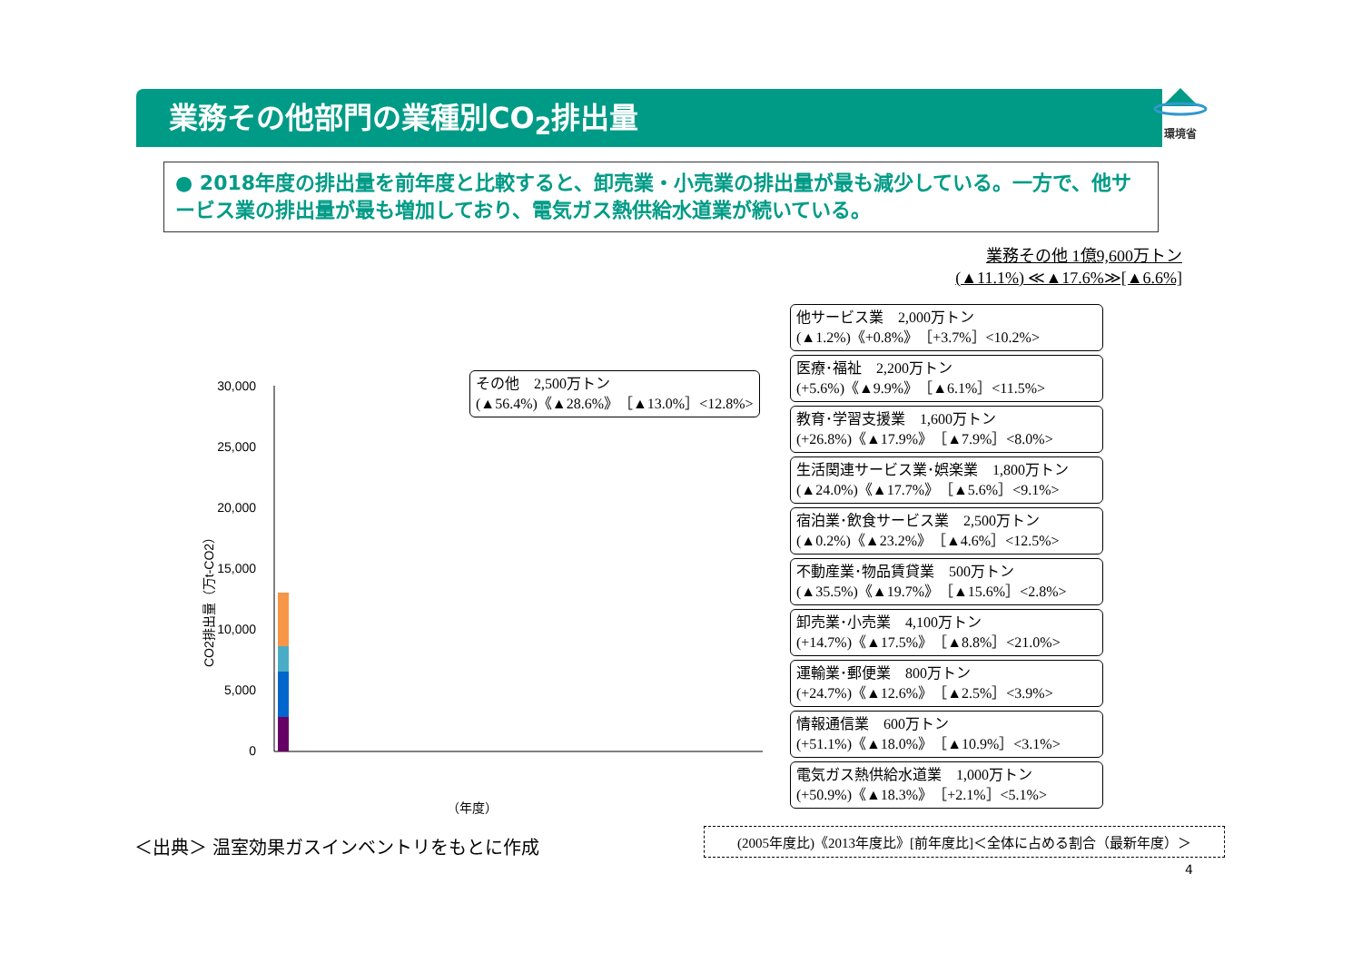業務その他部門の業種別CO<sub>2</sub>排出量
環境省
● 2018年度の排出量を前年度と比較すると、卸売業・小売業の排出量が最も減少している。一方で、他サービス業の排出量が最も増加しており、電気ガス熱供給水道業が続いている。
業務その他 1億9,600万トン
(▲11.1%) ≪▲17.6%≫[▲6.6%]
CO2排出量（万t-CO2）
30,000
25,000
20,000
15,000
10,000
5,000
0
（年度）
その他　2,500万トン
(▲56.4%)《▲28.6%》［▲13.0%］<12.8%>
他サービス業　2,000万トン
(▲1.2%)《+0.8%》［+3.7%］<10.2%>
医療･福祉　2,200万トン
(+5.6%)《▲9.9%》［▲6.1%］<11.5%>
教育･学習支援業　1,600万トン
(+26.8%)《▲17.9%》［▲7.9%］<8.0%>
生活関連サービス業･娯楽業　1,800万トン
(▲24.0%)《▲17.7%》［▲5.6%］<9.1%>
宿泊業･飲食サービス業　2,500万トン
(▲0.2%)《▲23.2%》［▲4.6%］<12.5%>
不動産業･物品賃貸業　500万トン
(▲35.5%)《▲19.7%》［▲15.6%］<2.8%>
卸売業･小売業　4,100万トン
(+14.7%)《▲17.5%》［▲8.8%］<21.0%>
運輸業･郵便業　800万トン
(+24.7%)《▲12.6%》［▲2.5%］<3.9%>
情報通信業　600万トン
(+51.1%)《▲18.0%》［▲10.9%］<3.1%>
電気ガス熱供給水道業　1,000万トン
(+50.9%)《▲18.3%》［+2.1%］<5.1%>
＜出典＞ 温室効果ガスインベントリをもとに作成
(2005年度比)《2013年度比》[前年度比]＜全体に占める割合（最新年度）＞
4